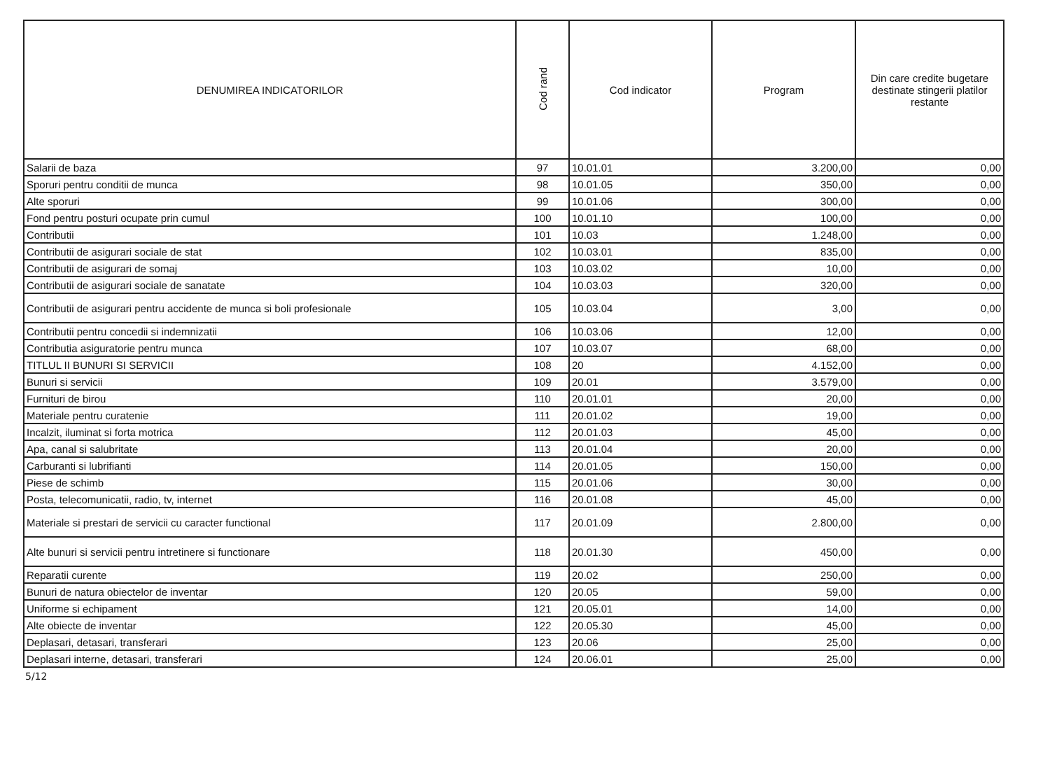| DENUMIREA INDICATORILOR | Cod rand | Cod indicator | Program | Din care credite bugetare destinate stingerii platilor restante |
| --- | --- | --- | --- | --- |
| Salarii de baza | 97 | 10.01.01 | 3.200,00 | 0,00 |
| Sporuri pentru conditii de munca | 98 | 10.01.05 | 350,00 | 0,00 |
| Alte sporuri | 99 | 10.01.06 | 300,00 | 0,00 |
| Fond pentru posturi ocupate prin cumul | 100 | 10.01.10 | 100,00 | 0,00 |
| Contributii | 101 | 10.03 | 1.248,00 | 0,00 |
| Contributii de asigurari sociale de stat | 102 | 10.03.01 | 835,00 | 0,00 |
| Contributii de asigurari de somaj | 103 | 10.03.02 | 10,00 | 0,00 |
| Contributii de asigurari sociale de sanatate | 104 | 10.03.03 | 320,00 | 0,00 |
| Contributii de asigurari pentru accidente de munca si boli profesionale | 105 | 10.03.04 | 3,00 | 0,00 |
| Contributii pentru concedii si indemnizatii | 106 | 10.03.06 | 12,00 | 0,00 |
| Contributia asiguratorie pentru munca | 107 | 10.03.07 | 68,00 | 0,00 |
| TITLUL II BUNURI SI SERVICII | 108 | 20 | 4.152,00 | 0,00 |
| Bunuri si servicii | 109 | 20.01 | 3.579,00 | 0,00 |
| Furnituri de birou | 110 | 20.01.01 | 20,00 | 0,00 |
| Materiale pentru curatenie | 111 | 20.01.02 | 19,00 | 0,00 |
| Incalzit, iluminat si forta motrica | 112 | 20.01.03 | 45,00 | 0,00 |
| Apa, canal si salubritate | 113 | 20.01.04 | 20,00 | 0,00 |
| Carburanti si lubrifianti | 114 | 20.01.05 | 150,00 | 0,00 |
| Piese de schimb | 115 | 20.01.06 | 30,00 | 0,00 |
| Posta, telecomunicatii, radio, tv, internet | 116 | 20.01.08 | 45,00 | 0,00 |
| Materiale si prestari de servicii cu caracter functional | 117 | 20.01.09 | 2.800,00 | 0,00 |
| Alte bunuri si servicii pentru intretinere si functionare | 118 | 20.01.30 | 450,00 | 0,00 |
| Reparatii curente | 119 | 20.02 | 250,00 | 0,00 |
| Bunuri de natura obiectelor de inventar | 120 | 20.05 | 59,00 | 0,00 |
| Uniforme si echipament | 121 | 20.05.01 | 14,00 | 0,00 |
| Alte obiecte de inventar | 122 | 20.05.30 | 45,00 | 0,00 |
| Deplasari, detasari, transferari | 123 | 20.06 | 25,00 | 0,00 |
| Deplasari interne, detasari, transferari | 124 | 20.06.01 | 25,00 | 0,00 |
5/12